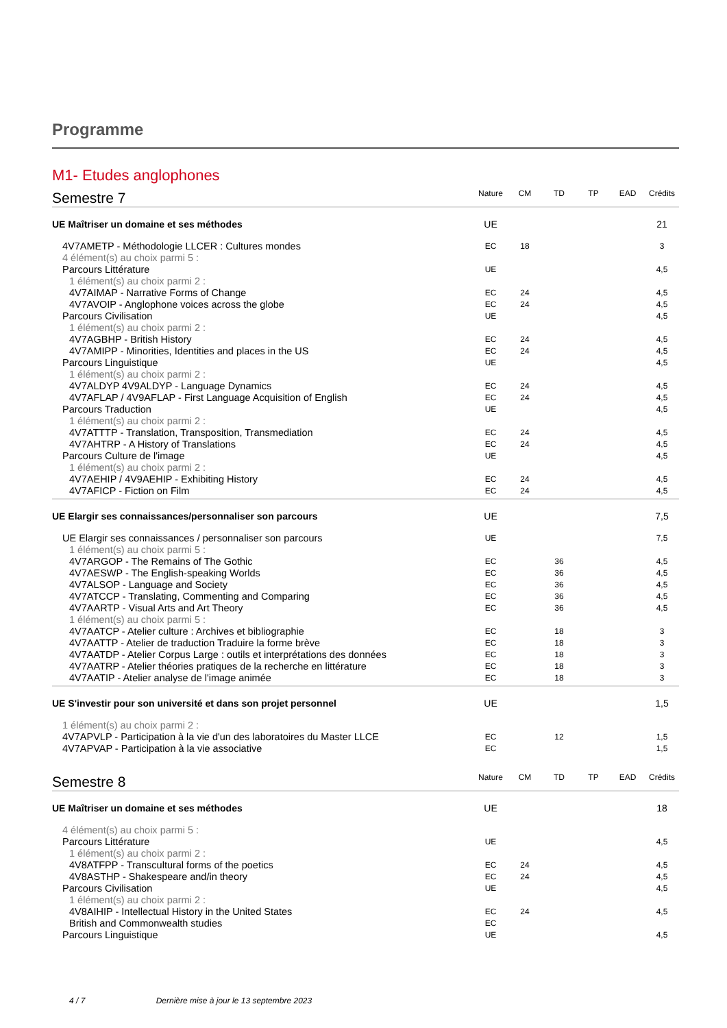Programme
M1- Etudes anglophones
| Semestre 7 | Nature | CM | TD | TP | EAD | Crédits |
| UE Maîtriser un domaine et ses méthodes | UE | | | | | 21 |
| 4V7AMETP - Méthodologie LLCER : Cultures mondes | EC | 18 | | | | 3 |
| 4 élément(s) au choix parmi 5 : | | | | | | |
| Parcours Littérature | UE | | | | | 4,5 |
| 1 élément(s) au choix parmi 2 : | | | | | | |
| 4V7AIMAP - Narrative Forms of Change | EC | 24 | | | | 4,5 |
| 4V7AVOIP - Anglophone voices across the globe | EC | 24 | | | | 4,5 |
| Parcours Civilisation | UE | | | | | 4,5 |
| 1 élément(s) au choix parmi 2 : | | | | | | |
| 4V7AGBHP - British History | EC | 24 | | | | 4,5 |
| 4V7AMIPP - Minorities, Identities and places in the US | EC | 24 | | | | 4,5 |
| Parcours Linguistique | UE | | | | | 4,5 |
| 1 élément(s) au choix parmi 2 : | | | | | | |
| 4V7ALDYP 4V9ALDYP - Language Dynamics | EC | 24 | | | | 4,5 |
| 4V7AFLAP / 4V9AFLAP - First Language Acquisition of English | EC | 24 | | | | 4,5 |
| Parcours Traduction | UE | | | | | 4,5 |
| 1 élément(s) au choix parmi 2 : | | | | | | |
| 4V7ATTTP - Translation, Transposition, Transmediation | EC | 24 | | | | 4,5 |
| 4V7AHTRP - A History of Translations | EC | 24 | | | | 4,5 |
| Parcours Culture de l'image | UE | | | | | 4,5 |
| 1 élément(s) au choix parmi 2 : | | | | | | |
| 4V7AEHIP / 4V9AEHIP - Exhibiting History | EC | 24 | | | | 4,5 |
| 4V7AFICP - Fiction on Film | EC | 24 | | | | 4,5 |
| UE Elargir ses connaissances/personnaliser son parcours | UE | | | | | 7,5 |
| UE Elargir ses connaissances / personnaliser son parcours | UE | | | | | 7,5 |
| 1 élément(s) au choix parmi 5 : | | | | | | |
| 4V7ARGOP - The Remains of The Gothic | EC | | 36 | | | 4,5 |
| 4V7AESWP - The English-speaking Worlds | EC | | 36 | | | 4,5 |
| 4V7ALSOP - Language and Society | EC | | 36 | | | 4,5 |
| 4V7ATCCP - Translating, Commenting and Comparing | EC | | 36 | | | 4,5 |
| 4V7AARTP - Visual Arts and Art Theory | EC | | 36 | | | 4,5 |
| 1 élément(s) au choix parmi 5 : | | | | | | |
| 4V7AATCP - Atelier culture : Archives et bibliographie | EC | | 18 | | | 3 |
| 4V7AATTP - Atelier de traduction Traduire la forme brève | EC | | 18 | | | 3 |
| 4V7AATDP - Atelier Corpus Large : outils et interprétations des données | EC | | 18 | | | 3 |
| 4V7AATRP - Atelier théories pratiques de la recherche en littérature | EC | | 18 | | | 3 |
| 4V7AATIP - Atelier analyse de l'image animée | EC | | 18 | | | 3 |
| UE S'investir pour son université et dans son projet personnel | UE | | | | | 1,5 |
| 1 élément(s) au choix parmi 2 : | | | | | | |
| 4V7APVLP - Participation à la vie d'un des laboratoires du Master LLCE | EC | | 12 | | | 1,5 |
| 4V7APVAP - Participation à la vie associative | EC | | | | | 1,5 |
| Semestre 8 | Nature | CM | TD | TP | EAD | Crédits |
| UE Maîtriser un domaine et ses méthodes | UE | | | | | 18 |
| 4 élément(s) au choix parmi 5 : | | | | | | |
| Parcours Littérature | UE | | | | | 4,5 |
| 1 élément(s) au choix parmi 2 : | | | | | | |
| 4V8ATFPP - Transcultural forms of the poetics | EC | 24 | | | | 4,5 |
| 4V8ASTHP - Shakespeare and/in theory | EC | 24 | | | | 4,5 |
| Parcours Civilisation | UE | | | | | 4,5 |
| 1 élément(s) au choix parmi 2 : | | | | | | |
| 4V8AIHIP - Intellectual History in the United States | EC | 24 | | | | 4,5 |
| British and Commonwealth studies | EC | | | | | |
| Parcours Linguistique | UE | | | | | 4,5 |
4 / 7 Dernière mise à jour le 13 septembre 2023